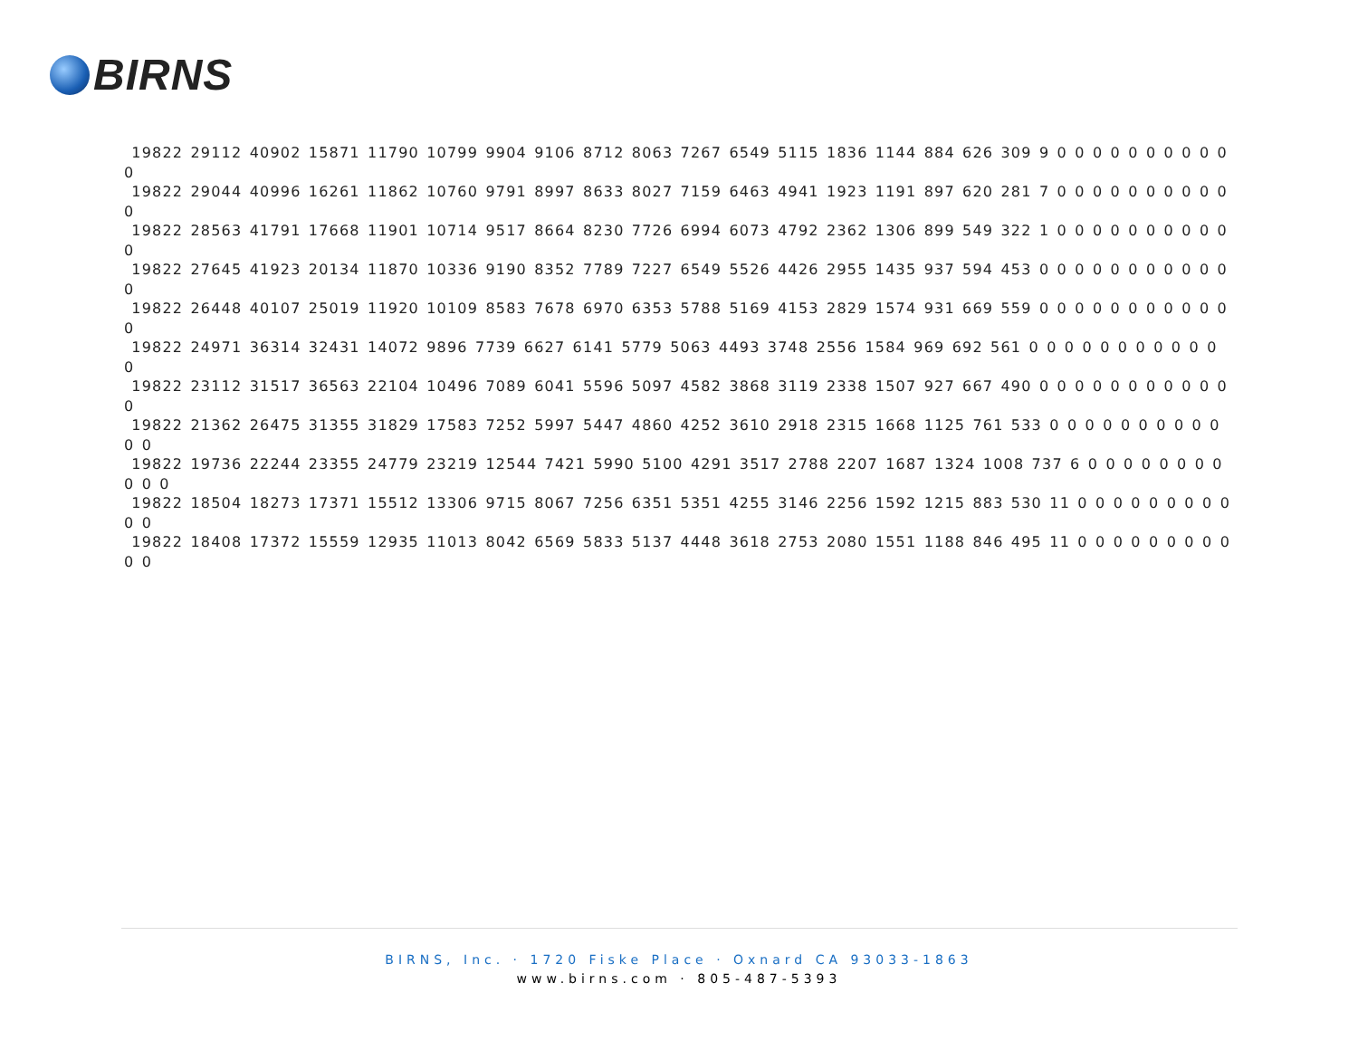BIRNS
19822 29112 40902 15871 11790 10799 9904 9106 8712 8063 7267 6549 5115 1836 1144 884 626 309 9 0 0 0 0 0 0 0 0 0 0 0
19822 29044 40996 16261 11862 10760 9791 8997 8633 8027 7159 6463 4941 1923 1191 897 620 281 7 0 0 0 0 0 0 0 0 0 0 0
19822 28563 41791 17668 11901 10714 9517 8664 8230 7726 6994 6073 4792 2362 1306 899 549 322 1 0 0 0 0 0 0 0 0 0 0 0
19822 27645 41923 20134 11870 10336 9190 8352 7789 7227 6549 5526 4426 2955 1435 937 594 453 0 0 0 0 0 0 0 0 0 0 0 0
19822 26448 40107 25019 11920 10109 8583 7678 6970 6353 5788 5169 4153 2829 1574 931 669 559 0 0 0 0 0 0 0 0 0 0 0 0
19822 24971 36314 32431 14072 9896 7739 6627 6141 5779 5063 4493 3748 2556 1584 969 692 561 0 0 0 0 0 0 0 0 0 0 0 0
19822 23112 31517 36563 22104 10496 7089 6041 5596 5097 4582 3868 3119 2338 1507 927 667 490 0 0 0 0 0 0 0 0 0 0 0 0
19822 21362 26475 31355 31829 17583 7252 5997 5447 4860 4252 3610 2918 2315 1668 1125 761 533 0 0 0 0 0 0 0 0 0 0 0 0
19822 19736 22244 23355 24779 23219 12544 7421 5990 5100 4291 3517 2788 2207 1687 1324 1008 737 6 0 0 0 0 0 0 0 0 0 0 0
19822 18504 18273 17371 15512 13306 9715 8067 7256 6351 5351 4255 3146 2256 1592 1215 883 530 11 0 0 0 0 0 0 0 0 0 0 0
19822 18408 17372 15559 12935 11013 8042 6569 5833 5137 4448 3618 2753 2080 1551 1188 846 495 11 0 0 0 0 0 0 0 0 0 0 0
BIRNS, Inc. · 1720 Fiske Place · Oxnard CA 93033-1863
www.birns.com · 805-487-5393